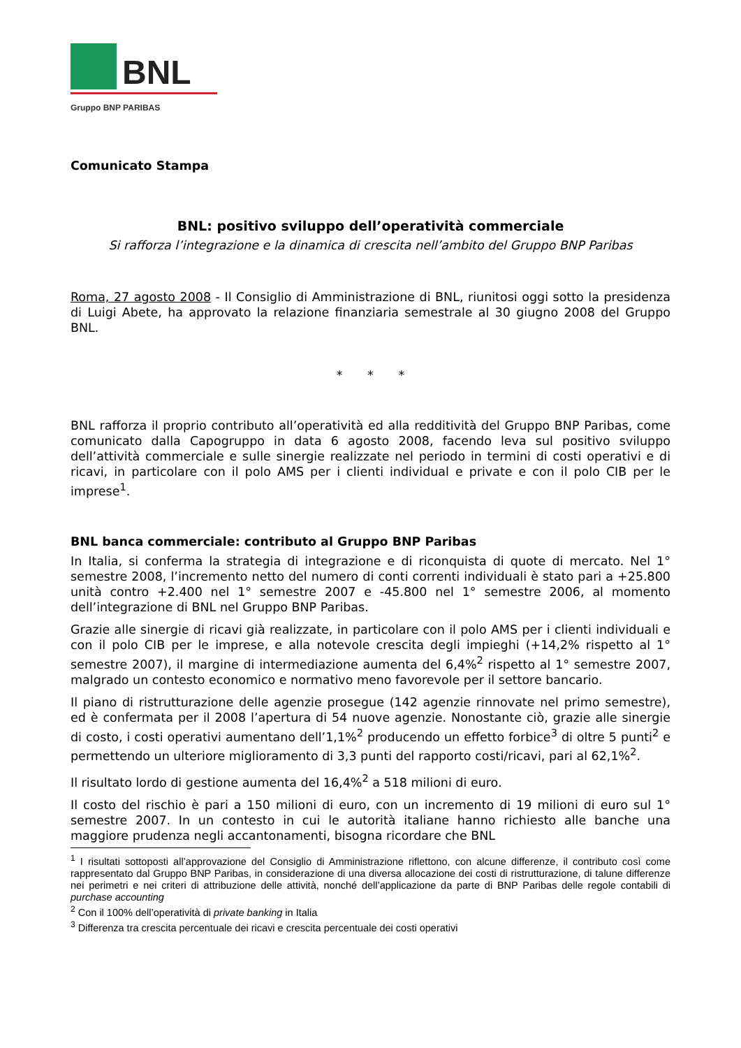BNL
Gruppo BNP PARIBAS
Comunicato Stampa
BNL: positivo sviluppo dell’operatività commerciale
Si rafforza l’integrazione e la dinamica di crescita nell’ambito del Gruppo BNP Paribas
Roma, 27 agosto 2008 - Il Consiglio di Amministrazione di BNL, riunitosi oggi sotto la presidenza di Luigi Abete, ha approvato la relazione finanziaria semestrale al 30 giugno 2008 del Gruppo BNL.
* * *
BNL rafforza il proprio contributo all’operatività ed alla redditività del Gruppo BNP Paribas, come comunicato dalla Capogruppo in data 6 agosto 2008, facendo leva sul positivo sviluppo dell’attività commerciale e sulle sinergie realizzate nel periodo in termini di costi operativi e di ricavi, in particolare con il polo AMS per i clienti individual e private e con il polo CIB per le imprese<sup>1</sup>.
BNL banca commerciale: contributo al Gruppo BNP Paribas
In Italia, si conferma la strategia di integrazione e di riconquista di quote di mercato. Nel 1° semestre 2008, l’incremento netto del numero di conti correnti individuali è stato pari a +25.800 unità contro +2.400 nel 1° semestre 2007 e -45.800 nel 1° semestre 2006, al momento dell’integrazione di BNL nel Gruppo BNP Paribas.
Grazie alle sinergie di ricavi già realizzate, in particolare con il polo AMS per i clienti individuali e con il polo CIB per le imprese, e alla notevole crescita degli impieghi (+14,2% rispetto al 1° semestre 2007), il margine di intermediazione aumenta del 6,4%<sup>2</sup> rispetto al 1° semestre 2007, malgrado un contesto economico e normativo meno favorevole per il settore bancario.
Il piano di ristrutturazione delle agenzie prosegue (142 agenzie rinnovate nel primo semestre), ed è confermata per il 2008 l’apertura di 54 nuove agenzie. Nonostante ciò, grazie alle sinergie di costo, i costi operativi aumentano dell’1,1%<sup>2</sup> producendo un effetto forbice<sup>3</sup> di oltre 5 punti<sup>2</sup> e permettendo un ulteriore miglioramento di 3,3 punti del rapporto costi/ricavi, pari al 62,1%<sup>2</sup>.
Il risultato lordo di gestione aumenta del 16,4%<sup>2</sup> a 518 milioni di euro.
Il costo del rischio è pari a 150 milioni di euro, con un incremento di 19 milioni di euro sul 1° semestre 2007. In un contesto in cui le autorità italiane hanno richiesto alle banche una maggiore prudenza negli accantonamenti, bisogna ricordare che BNL
<sup>1</sup> I risultati sottoposti all’approvazione del Consiglio di Amministrazione riflettono, con alcune differenze, il contributo così come rappresentato dal Gruppo BNP Paribas, in considerazione di una diversa allocazione dei costi di ristrutturazione, di talune differenze nei perimetri e nei criteri di attribuzione delle attività, nonché dell’applicazione da parte di BNP Paribas delle regole contabili di purchase accounting
<sup>2</sup> Con il 100% dell’operatività di private banking in Italia
<sup>3</sup> Differenza tra crescita percentuale dei ricavi e crescita percentuale dei costi operativi